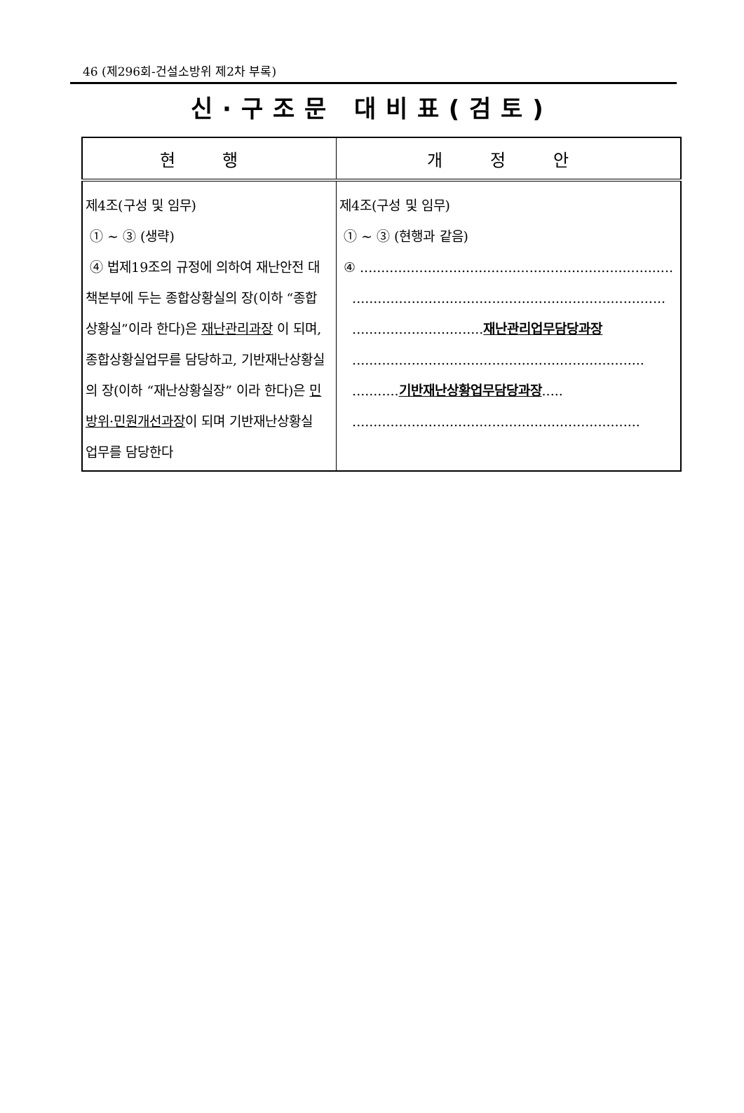46 (제296회-건설소방위 제2차 부록)
신·구조문 대비표(검토)
| 현 행 | 개 정 안 |
| --- | --- |
| 제4조(구성 및 임무) ① ~ ③ (생략) ④ 법제19조의 규정에 의하여 재난안전 대책본부에 두는 종합상황실의 장(이하 “종합상황실”이라 한다)은 재난관리과장 이 되며, 종합상황실업무를 담당하고, 기반재난상황실의 장(이하 “재난상황실장” 이라 한다)은 민방위·민원개선과장 이 되며 기반재난상황실 업무를 담당한다 | 제4조(구성 및 임무) ① ~ ③ (현행과 같음) ④ .......................................................................... .......................................................................... ............................... 재난관리업무담당과장 ..................................................................... ........... 기반재난상황업무담당과장 ..... .................................................................... |